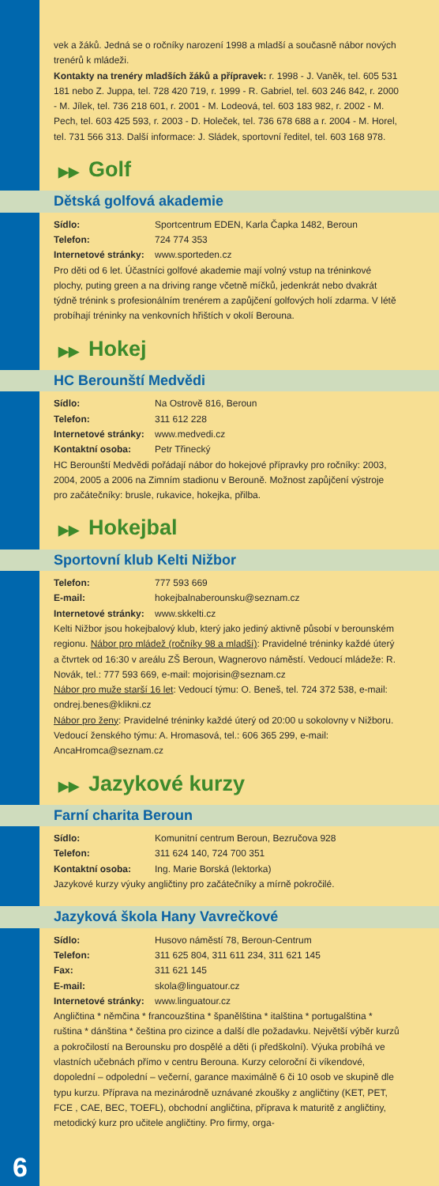vek a žáků. Jedná se o ročníky narození 1998 a mladší a současně nábor nových trenérů k mládeži.
Kontakty na trenéry mladších žáků a přípravek: r. 1998 - J. Vaněk, tel. 605 531 181 nebo Z. Juppa, tel. 728 420 719, r. 1999 - R. Gabriel, tel. 603 246 842, r. 2000 - M. Jílek, tel. 736 218 601, r. 2001 - M. Lodeová, tel. 603 183 982, r. 2002 - M. Pech, tel. 603 425 593, r. 2003 - D. Holeček, tel. 736 678 688 a r. 2004 - M. Horel, tel. 731 566 313. Další informace: J. Sládek, sportovní ředitel, tel. 603 168 978.
▶▶ Golf
Dětská golfová akademie
Sídlo: Sportcentrum EDEN, Karla Čapka 1482, Beroun
Telefon: 724 774 353
Internetové stránky: www.sporteden.cz
Pro děti od 6 let. Účastníci golfové akademie mají volný vstup na tréninkové plochy, puting green a na driving range včetně míčků, jedenkrát nebo dvakrát týdně trénink s profesionálním trenérem a zapůjčení golfových holí zdarma. V létě probíhají tréninky na venkovních hřištích v okolí Berouna.
▶▶ Hokej
HC Berounští Medvědi
Sídlo: Na Ostrově 816, Beroun
Telefon: 311 612 228
Internetové stránky: www.medvedi.cz
Kontaktní osoba: Petr Třinecký
HC Berounští Medvědi pořádají nábor do hokejové přípravky pro ročníky: 2003, 2004, 2005 a 2006 na Zimním stadionu v Berouně. Možnost zapůjčení výstroje pro začátečníky: brusle, rukavice, hokejka, přilba.
▶▶ Hokejbal
Sportovní klub Kelti Nižbor
Telefon: 777 593 669
E-mail: hokejbalnaberounsku@seznam.cz
Internetové stránky: www.skkelti.cz
Kelti Nižbor jsou hokejbalový klub, který jako jediný aktivně působí v berounském regionu. Nábor pro mládež (ročníky 98 a mladší): Pravidelné tréninky každé úterý a čtvrtek od 16:30 v areálu ZŠ Beroun, Wagnerovo náměstí. Vedoucí mládeže: R. Novák, tel.: 777 593 669, e-mail: mojorisin@seznam.cz
Nábor pro muže starší 16 let: Vedoucí týmu: O. Beneš, tel. 724 372 538, e-mail: ondrej.benes@klikni.cz
Nábor pro ženy: Pravidelné tréninky každé úterý od 20:00 u sokolovny v Nižboru. Vedoucí ženského týmu: A. Hromasová, tel.: 606 365 299, e-mail: AncaHromca@seznam.cz
▶▶ Jazykové kurzy
Farní charita Beroun
Sídlo: Komunitní centrum Beroun, Bezručova 928
Telefon: 311 624 140, 724 700 351
Kontaktní osoba: Ing. Marie Borská (lektorka)
Jazykové kurzy výuky angličtiny pro začátečníky a mírně pokročilé.
Jazyková škola Hany Vavrečkové
Sídlo: Husovo náměstí 78, Beroun-Centrum
Telefon: 311 625 804, 311 611 234, 311 621 145
Fax: 311 621 145
E-mail: skola@linguatour.cz
Internetové stránky: www.linguatour.cz
Angličtina * němčina * francouzština * španělština * italština * portugalština * ruština * dánština * čeština pro cizince a další dle požadavku. Největší výběr kurzů a pokročilostí na Berounsku pro dospělé a děti (i předškolní). Výuka probíhá ve vlastních učebnách přímo v centru Berouna. Kurzy celoroční či víkendové, dopolední – odpolední – večerní, garance maximálně 6 či 10 osob ve skupině dle typu kurzu. Příprava na mezinárodně uznávané zkoušky z angličtiny (KET, PET, FCE , CAE, BEC, TOEFL), obchodní angličtina, příprava k maturitě z angličtiny, metodický kurz pro učitele angličtiny. Pro firmy, orga-
6